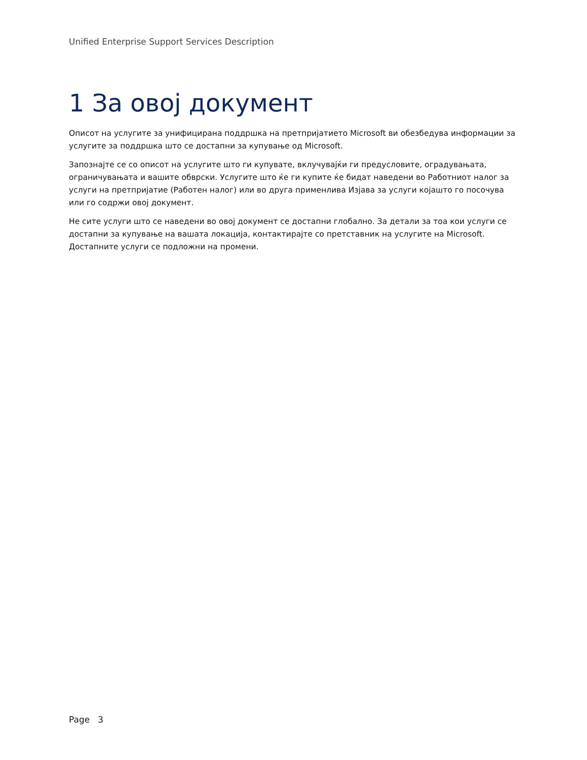Unified Enterprise Support Services Description
1 За овој документ
Описот на услугите за унифицирана поддршка на претпријатието Microsoft ви обезбедува информации за услугите за поддршка што се достапни за купување од Microsoft.
Запознајте се со описот на услугите што ги купувате, вклучувајќи ги предусловите, оградувањата, ограничувањата и вашите обврски. Услугите што ќе ги купите ќе бидат наведени во Работниот налог за услуги на претпријатие (Работен налог) или во друга применлива Изјава за услуги којашто го посочува или го содржи овој документ.
Не сите услуги што се наведени во овој документ се достапни глобално. За детали за тоа кои услуги се достапни за купување на вашата локација, контактирајте со претставник на услугите на Microsoft. Достапните услуги се подложни на промени.
Page 3